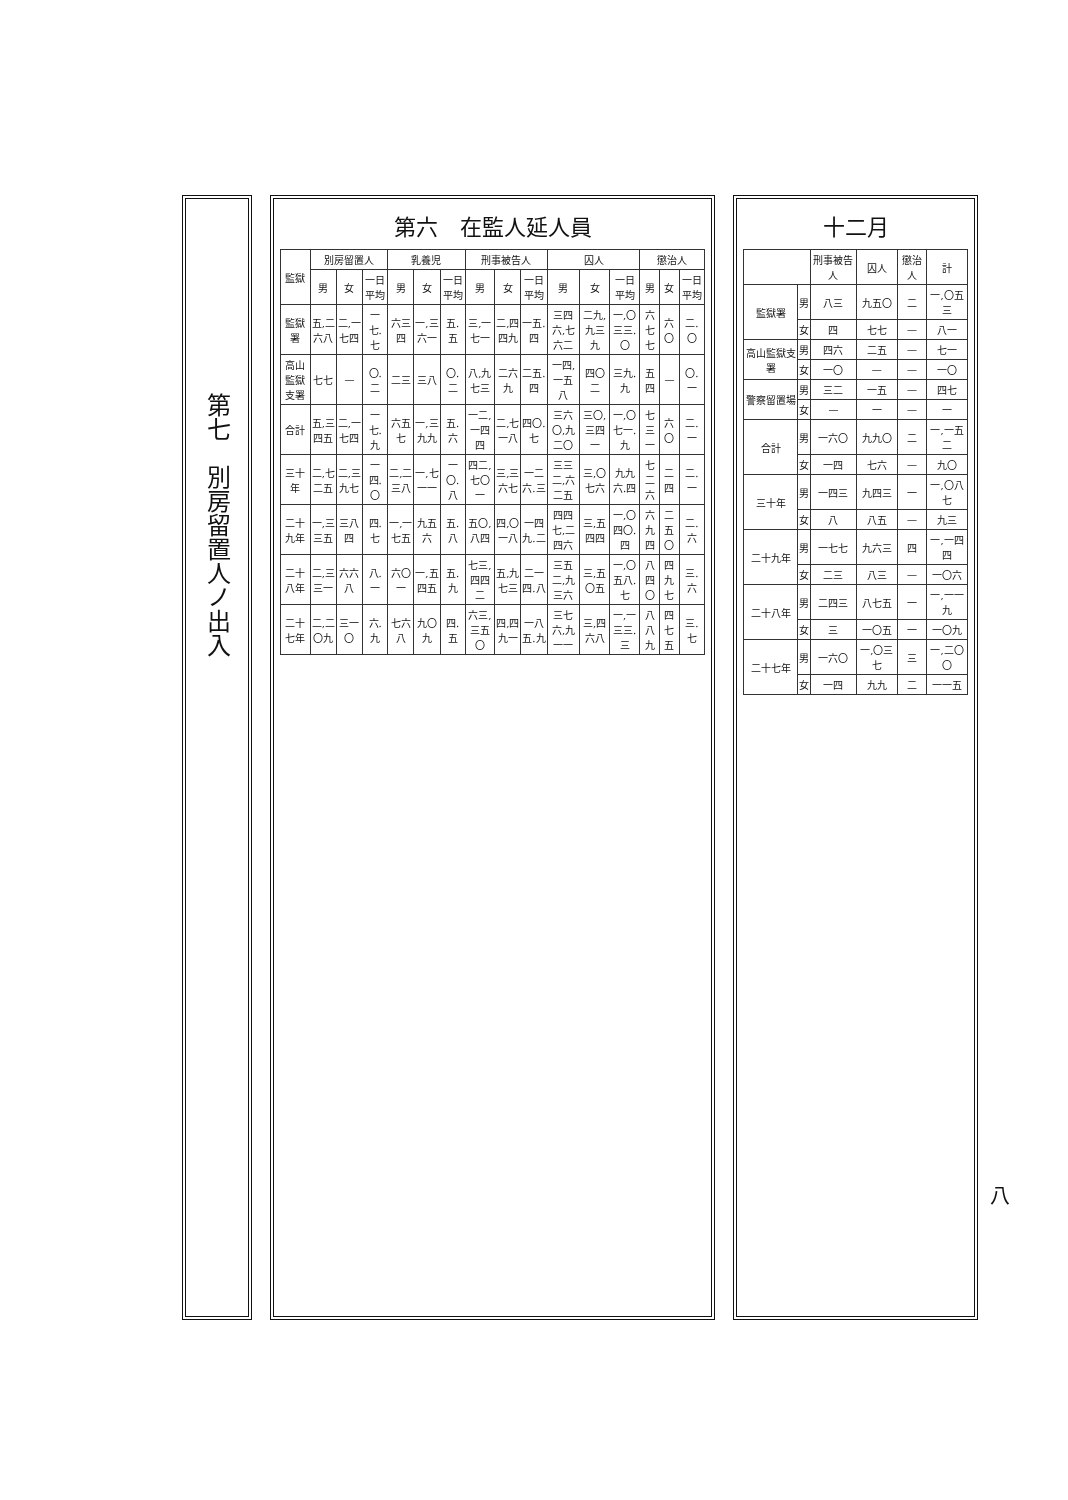十二月
| | | 刑事被告人 | 囚人 | 懲治人 | 計 |
| --- | --- | --- | --- | --- | --- |
| 監獄署 | 男 | 八三 | 九五〇 | 二 | 一,〇五三 |
| | 女 | 四 | 七七 | — | 八一 |
| 高山監獄支署 | 男 | 四六 | 二五 | — | 七一 |
| | 女 | 一〇 | — | — | 一〇 |
| 警察留置場 | 男 | 三二 | 一五 | — | 四七 |
| | 女 | — | 一 | — | 一 |
| 合計 | 男 | 一六〇 | 九九〇 | 二 | 一,一五二 |
| | 女 | 一四 | 七六 | — | 九〇 |
| 三十年 | 男 | 一四三 | 九四三 | 一 | 一,〇八七 |
| | 女 | 八 | 八五 | — | 九三 |
| 二十九年 | 男 | 一七七 | 九六三 | 四 | 一,一四四 |
| | 女 | 二三 | 八三 | — | 一〇六 |
| 二十八年 | 男 | 二四三 | 八七五 | 一 | 一,一一九 |
| | 女 | 三 | 一〇五 | 一 | 一〇九 |
| 二十七年 | 男 | 一六〇 | 一,〇三七 | 三 | 一,二〇〇 |
| | 女 | 一四 | 九九 | 二 | 一一五 |
第六　在監人延人員
| 監獄 | 別房留置人 | | | 乳養児 | | | 刑事被告人 | | | 囚人 | | | 懲治人 | | |
| --- | --- | --- | --- | --- | --- | --- | --- | --- | --- | --- | --- | --- | --- | --- | --- |
| | 男 | 女 | 一日平均 | 男 | 女 | 一日平均 | 男 | 女 | 一日平均 | 男 | 女 | 一日平均 | 男 | 女 | 一日平均 |
| 監獄署 | 五,二六八 | 二,一七四 | 一七.七 | 六三四 | 一,三六一 | 五.五 | 三,一七一 | 二,四四九 | 一五.四 | 三四六,七六二 | 二九,九三九 | 一,〇三三.〇 | 六七七 | 六〇 | 二.〇 |
| 高山監獄支署 | 七七 | — | 〇.二 | 二三 | 三八 | 〇.二 | 八,九七三 | 二六九 | 二五.四 | 一四,一五八 | 四〇二 | 三九.九 | 五四 | — | 〇.一 |
| 合計 | 五,三四五 | 二,一七四 | 一七.九 | 六五七 | 一,三九九 | 五.六 | 一二,一四四 | 二,七一八 | 四〇.七 | 三六〇,九二〇 | 三〇,三四一 | 一,〇七一.九 | 七三一 | 六〇 | 二.一 |
| 三十年 | 二,七二五 | 二,三九七 | 一四.〇 | 二,二三八 | 一,七一一 | 一〇.八 | 四二,七〇一 | 三,三六七 | 一二六.三 | 三三二,六二五 | 三,〇七六 | 九九六.四 | 七二六 | 二四 | 二.一 |
| 二十九年 | 一,三三五 | 三八四 | 四.七 | 一,一七五 | 九五六 | 五.八 | 五〇,八四 | 四,〇一八 | 一四九.二 | 四四七,二四六 | 三,五四四 | 一,〇四〇.四 | 六九四 | 二五〇 | 二.六 |
| 二十八年 | 二,三三一 | 六六八 | 八.一 | 六〇一 | 一,五四五 | 五.九 | 七三,四四二 | 五,九七三 | 二一四.八 | 三五二,九三六 | 三,五〇五 | 一,〇五八.七 | 八四〇 | 四九七 | 三.六 |
| 二十七年 | 二,二〇九 | 三一〇 | 六.九 | 七六八 | 九〇九 | 四.五 | 六三,三五〇 | 四,四九一 | 一八五.九 | 三七六,九一一 | 三,四六八 | 一,一三三.三 | 八八九 | 四七五 | 三.七 |
第七　別房留置人ノ出入
八